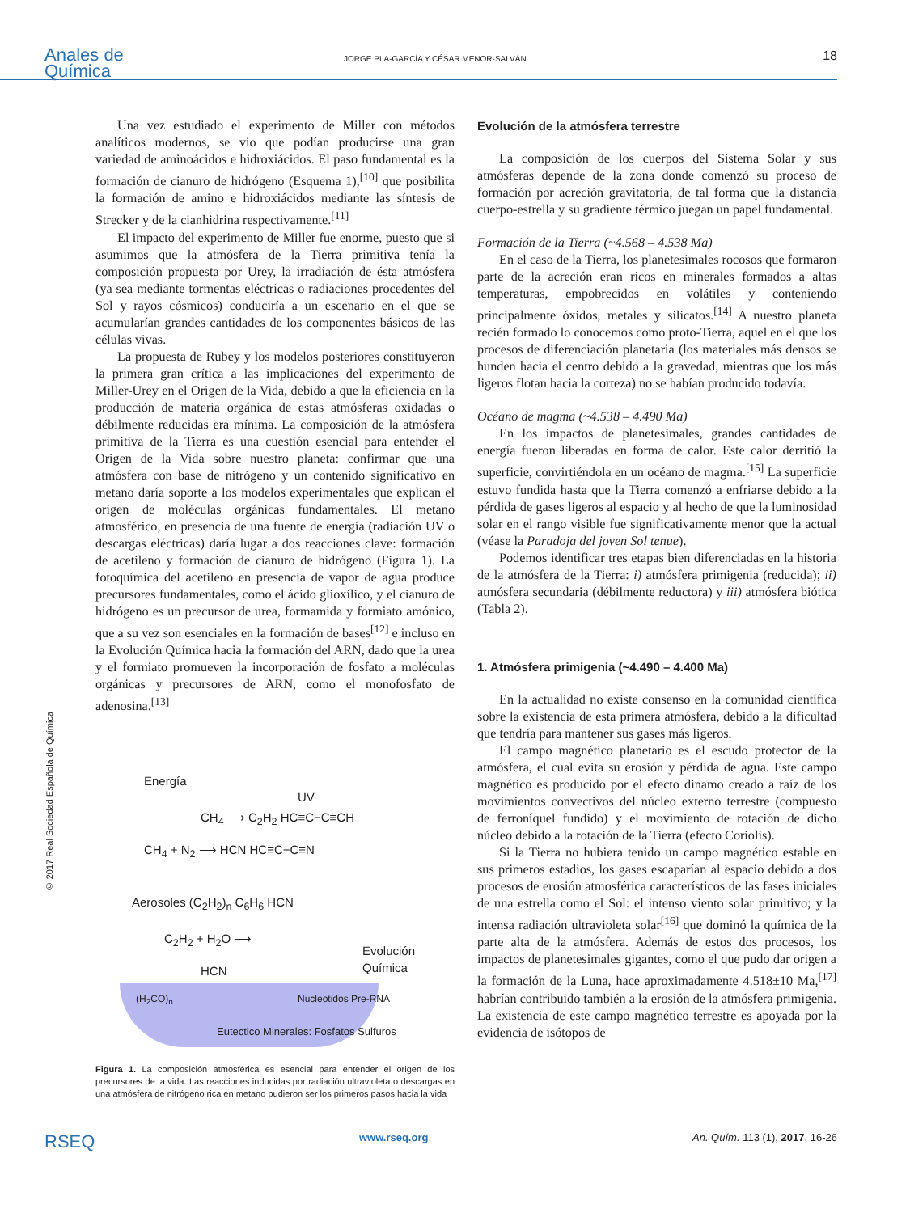Anales de
Química
JORGE PLA-GARCÍA Y CÉSAR MENOR-SALVÁN
18
© 2017 Real Sociedad Española de Química
Una vez estudiado el experimento de Miller con métodos analíticos modernos, se vio que podían producirse una gran variedad de aminoácidos e hidroxiácidos. El paso fundamental es la formación de cianuro de hidrógeno (Esquema 1),<sup>[10]</sup> que posibilita la formación de amino e hidroxiácidos mediante las síntesis de Strecker y de la cianhidrina respectivamente.<sup>[11]</sup>
El impacto del experimento de Miller fue enorme, puesto que si asumimos que la atmósfera de la Tierra primitiva tenía la composición propuesta por Urey, la irradiación de ésta atmósfera (ya sea mediante tormentas eléctricas o radiaciones procedentes del Sol y rayos cósmicos) conduciría a un escenario en el que se acumularían grandes cantidades de los componentes básicos de las células vivas.
La propuesta de Rubey y los modelos posteriores constituyeron la primera gran crítica a las implicaciones del experimento de Miller-Urey en el Origen de la Vida, debido a que la eficiencia en la producción de materia orgánica de estas atmósferas oxidadas o débilmente reducidas era mínima. La composición de la atmósfera primitiva de la Tierra es una cuestión esencial para entender el Origen de la Vida sobre nuestro planeta: confirmar que una atmósfera con base de nitrógeno y un contenido significativo en metano daría soporte a los modelos experimentales que explican el origen de moléculas orgánicas fundamentales. El metano atmosférico, en presencia de una fuente de energía (radiación UV o descargas eléctricas) daría lugar a dos reacciones clave: formación de acetileno y formación de cianuro de hidrógeno (Figura 1). La fotoquímica del acetileno en presencia de vapor de agua produce precursores fundamentales, como el ácido glioxílico, y el cianuro de hidrógeno es un precursor de urea, formamida y formiato amónico, que a su vez son esenciales en la formación de bases<sup>[12]</sup> e incluso en la Evolución Química hacia la formación del ARN, dado que la urea y el formiato promueven la incorporación de fosfato a moléculas orgánicas y precursores de ARN, como el monofosfato de adenosina.<sup>[13]</sup>
Energía
UV
CH<sub>4</sub> ⟶ C<sub>2</sub>H<sub>2</sub> HC≡C−C≡CH
CH<sub>4</sub> + N<sub>2</sub> ⟶ HCN HC≡C−C≡N
Aerosoles (C<sub>2</sub>H<sub>2</sub>)<sub>n</sub> C<sub>6</sub>H<sub>6</sub> HCN
C<sub>2</sub>H<sub>2</sub> + H<sub>2</sub>O ⟶
Evolución Química
HCN
(H<sub>2</sub>CO)<sub>n</sub> Nucleotidos Pre-RNA
Eutectico Minerales: Fosfatos Sulfuros
Figura 1. La composición atmosférica es esencial para entender el origen de los precursores de la vida. Las reacciones inducidas por radiación ultravioleta o descargas en una atmósfera de nitrógeno rica en metano pudieron ser los primeros pasos hacia la vida
Evolución de la atmósfera terrestre
La composición de los cuerpos del Sistema Solar y sus atmósferas depende de la zona donde comenzó su proceso de formación por acreción gravitatoria, de tal forma que la distancia cuerpo-estrella y su gradiente térmico juegan un papel fundamental.
Formación de la Tierra (~4.568 – 4.538 Ma)
En el caso de la Tierra, los planetesimales rocosos que formaron parte de la acreción eran ricos en minerales formados a altas temperaturas, empobrecidos en volátiles y conteniendo principalmente óxidos, metales y silicatos.<sup>[14]</sup> A nuestro planeta recién formado lo conocemos como proto-Tierra, aquel en el que los procesos de diferenciación planetaria (los materiales más densos se hunden hacia el centro debido a la gravedad, mientras que los más ligeros flotan hacia la corteza) no se habían producido todavía.
Océano de magma (~4.538 – 4.490 Ma)
En los impactos de planetesimales, grandes cantidades de energía fueron liberadas en forma de calor. Este calor derritió la superficie, convirtiéndola en un océano de magma.<sup>[15]</sup> La superficie estuvo fundida hasta que la Tierra comenzó a enfriarse debido a la pérdida de gases ligeros al espacio y al hecho de que la luminosidad solar en el rango visible fue significativamente menor que la actual (véase la Paradoja del joven Sol tenue).
Podemos identificar tres etapas bien diferenciadas en la historia de la atmósfera de la Tierra: i) atmósfera primigenia (reducida); ii) atmósfera secundaria (débilmente reductora) y iii) atmósfera biótica (Tabla 2).
1. Atmósfera primigenia (~4.490 – 4.400 Ma)
En la actualidad no existe consenso en la comunidad científica sobre la existencia de esta primera atmósfera, debido a la dificultad que tendría para mantener sus gases más ligeros.
El campo magnético planetario es el escudo protector de la atmósfera, el cual evita su erosión y pérdida de agua. Este campo magnético es producido por el efecto dinamo creado a raíz de los movimientos convectivos del núcleo externo terrestre (compuesto de ferroníquel fundido) y el movimiento de rotación de dicho núcleo debido a la rotación de la Tierra (efecto Coriolis).
Si la Tierra no hubiera tenido un campo magnético estable en sus primeros estadios, los gases escaparían al espacio debido a dos procesos de erosión atmosférica característicos de las fases iniciales de una estrella como el Sol: el intenso viento solar primitivo; y la intensa radiación ultravioleta solar<sup>[16]</sup> que dominó la química de la parte alta de la atmósfera. Además de estos dos procesos, los impactos de planetesimales gigantes, como el que pudo dar origen a la formación de la Luna, hace aproximadamente 4.518±10 Ma,<sup>[17]</sup> habrían contribuido también a la erosión de la atmósfera primigenia. La existencia de este campo magnético terrestre es apoyada por la evidencia de isótopos de
RSEQ www.rseq.org An. Quím. 113 (1), 2017, 16-26